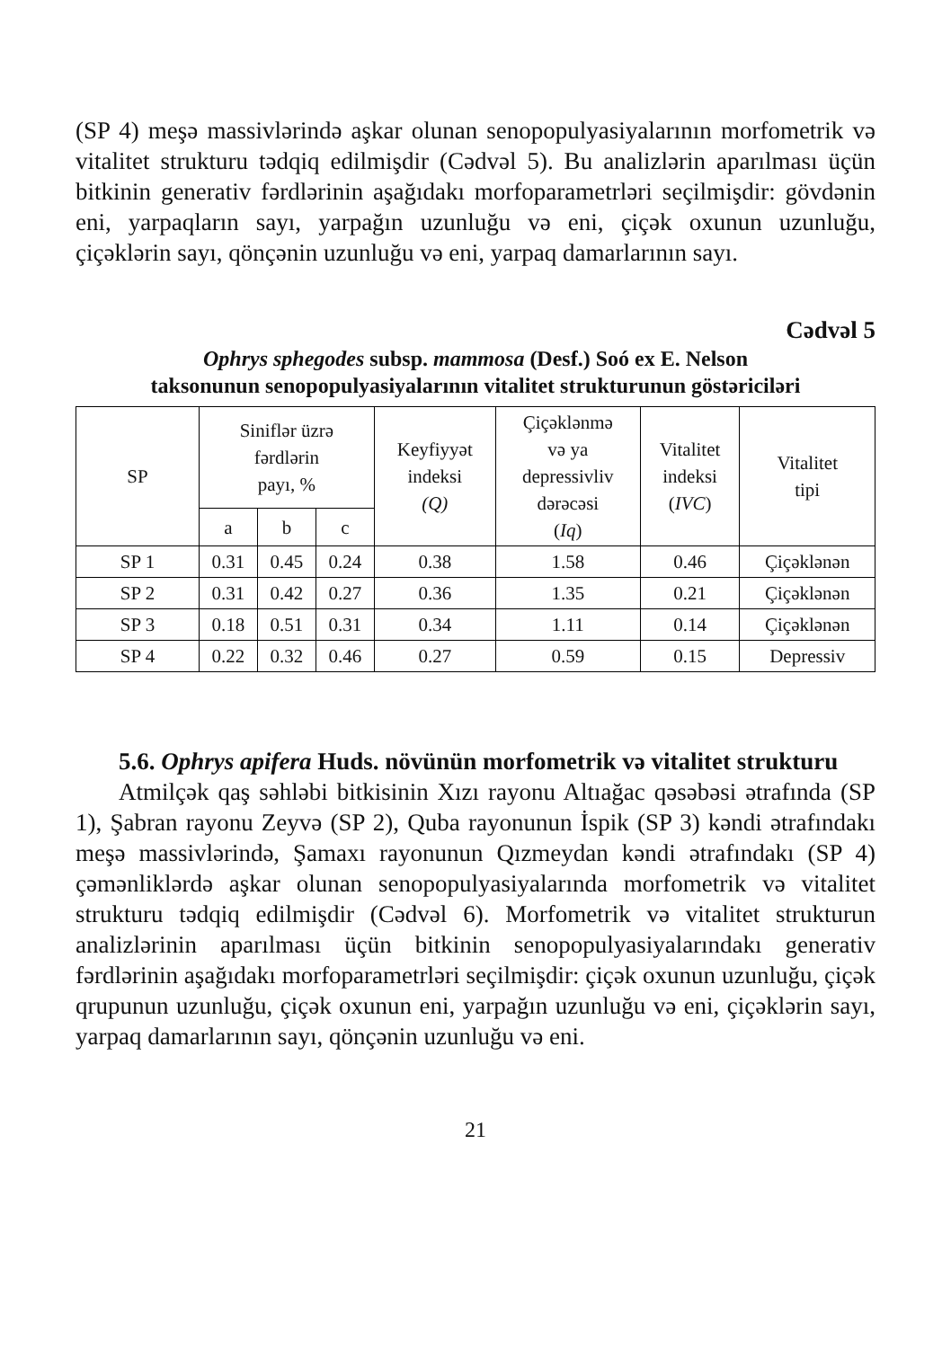(SP 4) meşə massivlərində aşkar olunan senopopulyasiyalarının morfometrik və vitalitet strukturu tədqiq edilmişdir (Cədvəl 5). Bu analizlərin aparılması üçün bitkinin generativ fərdlərinin aşağıdakı morfoparametrləri seçilmişdir: gövdənin eni, yarpaqların sayı, yarpağın uzunluğu və eni, çiçək oxunun uzunluğu, çiçəklərin sayı, qönçənin uzunluğu və eni, yarpaq damarlarının sayı.
Cədvəl 5
Ophrys sphegodes subsp. mammosa (Desf.) Soó ex E. Nelson
taksonunun senopopulyasiyalarının vitalitet strukturunun göstəriciləri
| SP | Siniflər üzrə fərdlərin payı, % | | | Keyfiyyət indeksi (Q) | Çiçəklənmə və ya depressivliv dərəcəsi ( Iq ) | Vitalitet indeksi ( IVC ) | Vitalitet tipi |
| --- | --- | --- | --- | --- | --- | --- | --- |
| | a | b | c | | | | |
| SP 1 | 0.31 | 0.45 | 0.24 | 0.38 | 1.58 | 0.46 | Çiçəklənən |
| SP 2 | 0.31 | 0.42 | 0.27 | 0.36 | 1.35 | 0.21 | Çiçəklənən |
| SP 3 | 0.18 | 0.51 | 0.31 | 0.34 | 1.11 | 0.14 | Çiçəklənən |
| SP 4 | 0.22 | 0.32 | 0.46 | 0.27 | 0.59 | 0.15 | Depressiv |
5.6. Ophrys apifera Huds. növünün morfometrik və vitalitet strukturu
Atmilçək qaş səhləbi bitkisinin Xızı rayonu Altıağac qəsəbəsi ətrafında (SP 1), Şabran rayonu Zeyvə (SP 2), Quba rayonunun İspik (SP 3) kəndi ətrafındakı meşə massivlərində, Şamaxı rayonunun Qızmeydan kəndi ətrafındakı (SP 4) çəmənliklərdə aşkar olunan senopopulyasiyalarında morfometrik və vitalitet strukturu tədqiq edilmişdir (Cədvəl 6). Morfometrik və vitalitet strukturun analizlərinin aparılması üçün bitkinin senopopulyasiyalarındakı generativ fərdlərinin aşağıdakı morfoparametrləri seçilmişdir: çiçək oxunun uzunluğu, çiçək qrupunun uzunluğu, çiçək oxunun eni, yarpağın uzunluğu və eni, çiçəklərin sayı, yarpaq damarlarının sayı, qönçənin uzunluğu və eni.
21